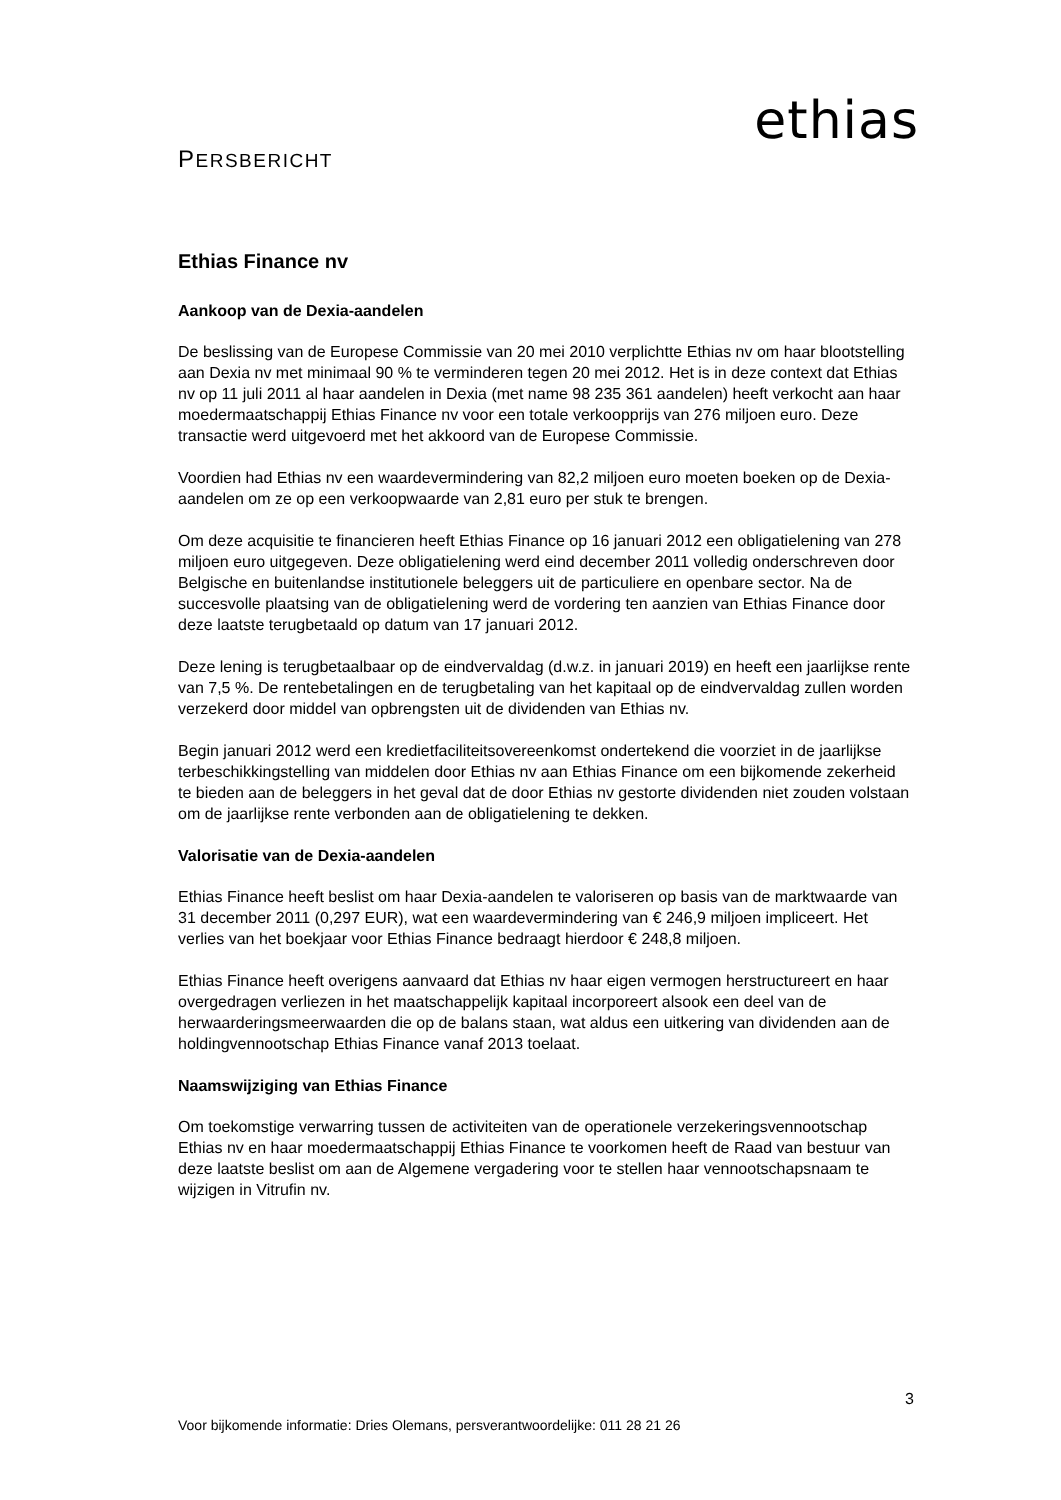ethias
PERSBERICHT
Ethias Finance nv
Aankoop van de Dexia-aandelen
De beslissing van de Europese Commissie van 20 mei 2010 verplichtte Ethias nv om haar blootstelling aan Dexia nv met minimaal 90 % te verminderen tegen 20 mei 2012. Het is in deze context dat Ethias nv op 11 juli 2011 al haar aandelen in Dexia (met name 98 235 361 aandelen) heeft verkocht aan haar moedermaatschappij Ethias Finance nv voor een totale verkoopprijs van 276 miljoen euro. Deze transactie werd uitgevoerd met het akkoord van de Europese Commissie.
Voordien had Ethias nv een waardevermindering van 82,2 miljoen euro moeten boeken op de Dexia-aandelen om ze op een verkoopwaarde van 2,81 euro per stuk te brengen.
Om deze acquisitie te financieren heeft Ethias Finance op 16 januari 2012 een obligatielening van 278 miljoen euro uitgegeven. Deze obligatielening werd eind december 2011 volledig onderschreven door Belgische en buitenlandse institutionele beleggers uit de particuliere en openbare sector. Na de succesvolle plaatsing van de obligatielening werd de vordering ten aanzien van Ethias Finance door deze laatste terugbetaald op datum van 17 januari 2012.
Deze lening is terugbetaalbaar op de eindvervaldag (d.w.z. in januari 2019) en heeft een jaarlijkse rente van 7,5 %. De rentebetalingen en de terugbetaling van het kapitaal op de eindvervaldag zullen worden verzekerd door middel van opbrengsten uit de dividenden van Ethias nv.
Begin januari 2012 werd een kredietfaciliteitsovereenkomst ondertekend die voorziet in de jaarlijkse terbeschikkingstelling van middelen door Ethias nv aan Ethias Finance om een bijkomende zekerheid te bieden aan de beleggers in het geval dat de door Ethias nv gestorte dividenden niet zouden volstaan om de jaarlijkse rente verbonden aan de obligatielening te dekken.
Valorisatie van de Dexia-aandelen
Ethias Finance heeft beslist om haar Dexia-aandelen te valoriseren op basis van de marktwaarde van 31 december 2011 (0,297 EUR), wat een waardevermindering van € 246,9 miljoen impliceert. Het verlies van het boekjaar voor Ethias Finance bedraagt hierdoor € 248,8 miljoen.
Ethias Finance heeft overigens aanvaard dat Ethias nv haar eigen vermogen herstructureert en haar overgedragen verliezen in het maatschappelijk kapitaal incorporeert alsook een deel van de herwaarderingsmeerwaarden die op de balans staan, wat aldus een uitkering van dividenden aan de holdingvennootschap Ethias Finance vanaf 2013 toelaat.
Naamswijziging van Ethias Finance
Om toekomstige verwarring tussen de activiteiten van de operationele verzekeringsvennootschap Ethias nv en haar moedermaatschappij Ethias Finance te voorkomen heeft de Raad van bestuur van deze laatste beslist om aan de Algemene vergadering voor te stellen haar vennootschapsnaam te wijzigen in Vitrufin nv.
3
Voor bijkomende informatie: Dries Olemans, persverantwoordelijke: 011 28 21 26